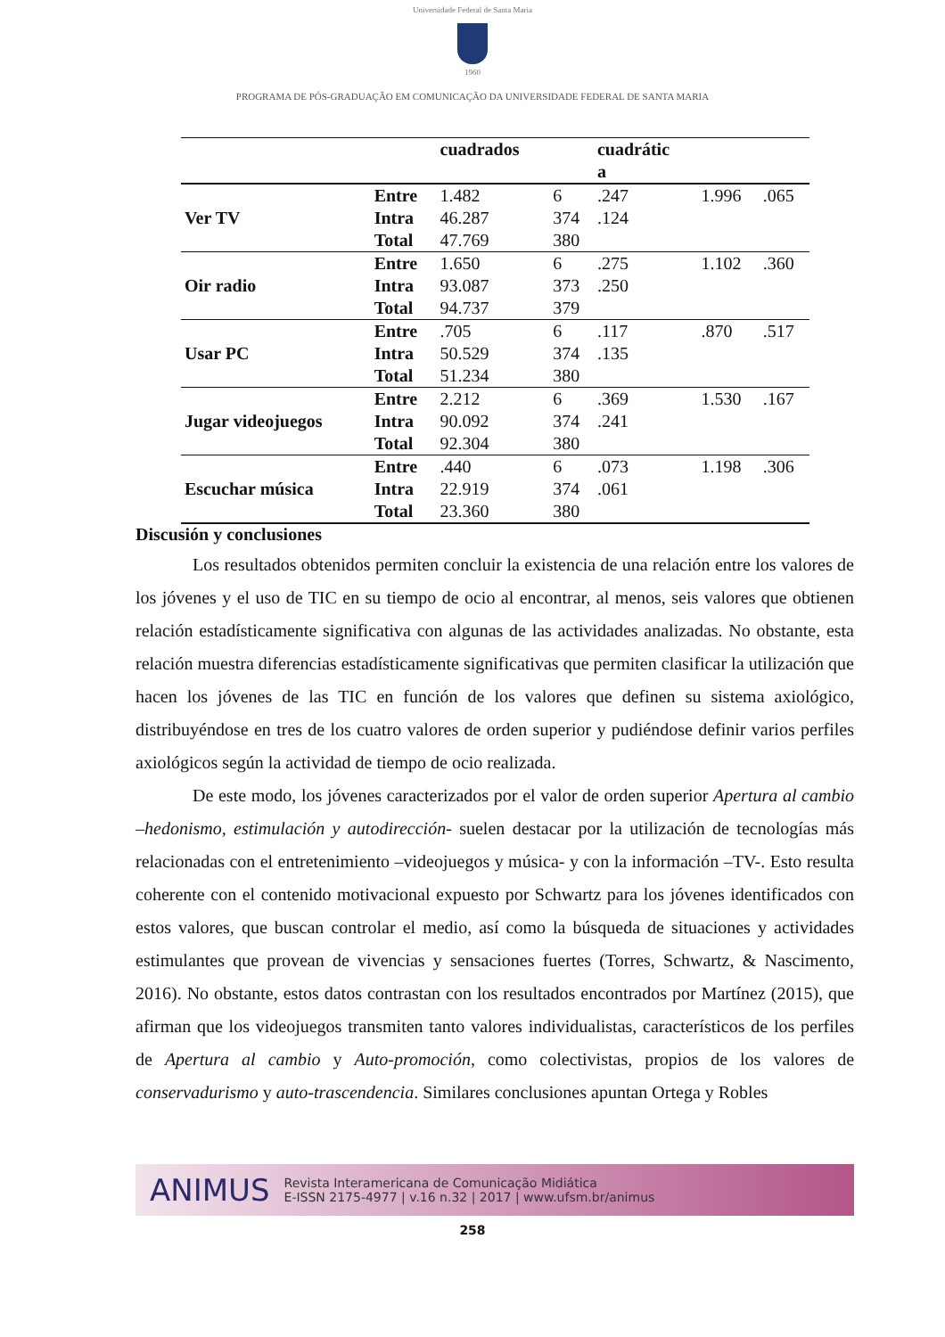Universidade Federal de Santa Maria
1960
PROGRAMA DE PÓS-GRADUAÇÃO EM COMUNICAÇÃO DA UNIVERSIDADE FEDERAL DE SANTA MARIA
| | | cuadrados | | cuadrátic a | | |
| --- | --- | --- | --- | --- | --- | --- |
| Ver TV | Entre | 1.482 | 6 | .247 | 1.996 | .065 |
| | Intra | 46.287 | 374 | .124 | | |
| | Total | 47.769 | 380 | | | |
| Oir radio | Entre | 1.650 | 6 | .275 | 1.102 | .360 |
| | Intra | 93.087 | 373 | .250 | | |
| | Total | 94.737 | 379 | | | |
| Usar PC | Entre | .705 | 6 | .117 | .870 | .517 |
| | Intra | 50.529 | 374 | .135 | | |
| | Total | 51.234 | 380 | | | |
| Jugar videojuegos | Entre | 2.212 | 6 | .369 | 1.530 | .167 |
| | Intra | 90.092 | 374 | .241 | | |
| | Total | 92.304 | 380 | | | |
| Escuchar música | Entre | .440 | 6 | .073 | 1.198 | .306 |
| | Intra | 22.919 | 374 | .061 | | |
| | Total | 23.360 | 380 | | | |
Discusión y conclusiones
Los resultados obtenidos permiten concluir la existencia de una relación entre los valores de los jóvenes y el uso de TIC en su tiempo de ocio al encontrar, al menos, seis valores que obtienen relación estadísticamente significativa con algunas de las actividades analizadas. No obstante, esta relación muestra diferencias estadísticamente significativas que permiten clasificar la utilización que hacen los jóvenes de las TIC en función de los valores que definen su sistema axiológico, distribuyéndose en tres de los cuatro valores de orden superior y pudiéndose definir varios perfiles axiológicos según la actividad de tiempo de ocio realizada.
De este modo, los jóvenes caracterizados por el valor de orden superior Apertura al cambio –hedonismo, estimulación y autodirección- suelen destacar por la utilización de tecnologías más relacionadas con el entretenimiento –videojuegos y música- y con la información –TV-. Esto resulta coherente con el contenido motivacional expuesto por Schwartz para los jóvenes identificados con estos valores, que buscan controlar el medio, así como la búsqueda de situaciones y actividades estimulantes que provean de vivencias y sensaciones fuertes (Torres, Schwartz, & Nascimento, 2016). No obstante, estos datos contrastan con los resultados encontrados por Martínez (2015), que afirman que los videojuegos transmiten tanto valores individualistas, característicos de los perfiles de Apertura al cambio y Auto-promoción, como colectivistas, propios de los valores de conservadurismo y auto-trascendencia. Similares conclusiones apuntan Ortega y Robles
ANIMUS Revista Interamericana de Comunicação Midiática
E-ISSN 2175-4977 | v.16 n.32 | 2017 | www.ufsm.br/animus
258